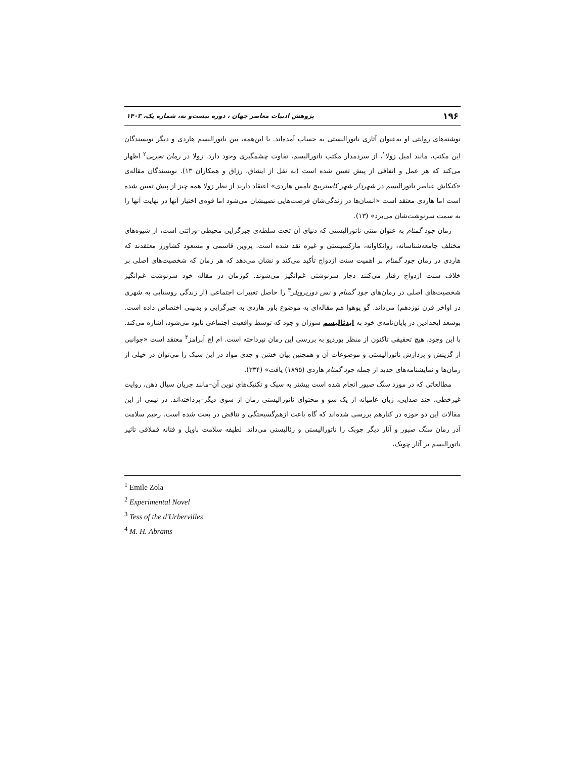۱۹۶ پژوهش ادبیات معاصر جهان ، دوره بیست‌و نه، شماره یک، ۱۴۰۳
نوشته‌های روایتی او به‌عنوان آثاری ناتورالیستی به حساب آمده‌اند. با این‌همه، بین ناتورالیسم هاردی و دیگر نویسندگان این مکتب، مانند امیل زولا<sup>۱</sup>، از سردمدار مکتب ناتورالیسم، تفاوت چشمگیری وجود دارد. زولا در رمان تجربی<sup>۲</sup> اظهار می‌کند که هر عمل و اتفاقی از پیش تعیین شده است (به نقل از ایشاق، رزاق و همکاران ۱۳). نویسندگان مقاله‌ی «کنکاش عناصر ناتورالیسم در شهردار شهر کاستربیج تامس هاردی» اعتقاد دارند از نظر زولا همه چیز از پیش تعیین شده است اما هاردی معتقد است «انسان‌ها در زندگی‌شان فرصت‌هایی نصیبشان می‌شود اما قوه‌ی اختیار آنها در نهایت آنها را به سمت سرنوشت‌شان می‌برد» (۱۳).
رمان جود گمنام به عنوان متنی ناتورالیستی که دنیای آن تحت سلطه‌ی جبرگرایی محیطی–وراثتی است، از شیوه‌های مختلف جامعه‌شناسانه، روانکاوانه، مارکسیستی و غیره نقد شده است. پروین قاسمی و مسعود کشاورز معتقدند که هاردی در رمان جود گمنام بر اهمیت سنت ازدواج تأکید می‌کند و نشان می‌دهد که هر زمان که شخصیت‌های اصلی بر خلاف سنت ازدواج رفتار می‌کنند دچار سرنوشتی غم‌انگیز می‌شوند. کوزمان در مقاله خود سرنوشت غم‌انگیز شخصیت‌های اصلی در رمان‌های جود گمنام و تس دوربرویلز<sup>۳</sup> را حاصل تغییرات اجتماعی (از زندگی روستایی به شهری در اواخر قرن نوزدهم) می‌داند. گو یوهوا هم مقاله‌ای به موضوع باور هاردی به جبرگرایی و بدبینی اختصاص داده است. بوسعد ایحدادین در پایان‌نامه‌ی خود به ایدئالیسم سوزان و جود که توسط واقعیت اجتماعی نابود می‌شود، اشاره می‌کند. با این وجود، هیچ تحقیقی تاکنون از منظر بوردیو به بررسی این رمان نپرداخته است. ام اچ آبرامز<sup>۴</sup> معتقد است «جوانبی از گزینش و پردازش ناتورالیستی و موضوعات آن و همچنین بیان خشن و جدی مواد در این سبک را می‌توان در خیلی از رمان‌ها و نمایشنامه‌های جدید از جمله جود گمنام هاردی (۱۸۹۵) یافت» (۳۳۴).
مطالعاتی که در مورد سنگ صبور انجام شده است بیشتر به سبک و تکنیک‌های نوین آن–مانند جریان سیال ذهن، روایت غیرخطی، چند صدایی، زبان عامیانه از یک سو و محتوای ناتورالیستی رمان از سوی دیگر–پرداخته‌اند. در نیمی از این مقالات این دو حوزه در کنارهم بررسی شده‌اند که گاه باعث ازهم‌گسیختگی و تناقض در بحث شده است. رحیم سلامت آذر رمان سنگ صبور و آثار دیگر چوبک را ناتورالیستی و رئالیستی می‌داند. لطیفه سلامت باویل و فتانه قملاقی تاثیر ناتورالیسم بر آثار چوبک،
<sup>1</sup> Emile Zola
<sup>2</sup> Experimental Novel
<sup>3</sup> Tess of the d'Urbervilles
<sup>4</sup> M. H. Abrams